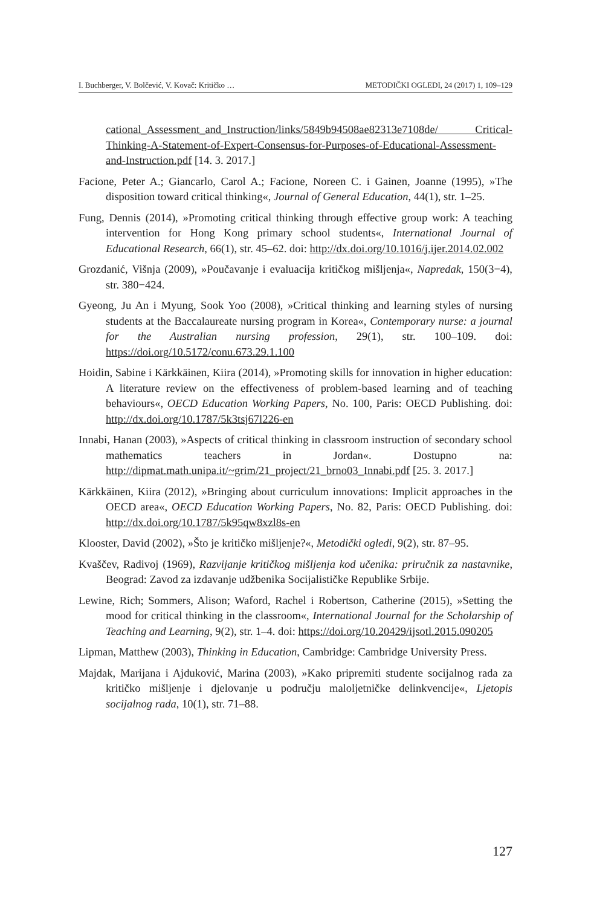I. Buchberger, V. Bolčević, V. Kovač: Kritičko … METODIČKI OGLEDI, 24 (2017) 1, 109–129
cational_Assessment_and_Instruction/links/5849b94508ae82313e7108de/ Critical-Thinking-A-Statement-of-Expert-Consensus-for-Purposes-of-Educational-Assessment-and-Instruction.pdf [14. 3. 2017.]
Facione, Peter A.; Giancarlo, Carol A.; Facione, Noreen C. i Gainen, Joanne (1995), »The disposition toward critical thinking«, Journal of General Education, 44(1), str. 1–25.
Fung, Dennis (2014), »Promoting critical thinking through effective group work: A teaching intervention for Hong Kong primary school students«, International Journal of Educational Research, 66(1), str. 45–62. doi: http://dx.doi.org/10.1016/j.ijer.2014.02.002
Grozdanić, Višnja (2009), »Poučavanje i evaluacija kritičkog mišljenja«, Napredak, 150(3−4), str. 380−424.
Gyeong, Ju An i Myung, Sook Yoo (2008), »Critical thinking and learning styles of nursing students at the Baccalaureate nursing program in Korea«, Contemporary nurse: a journal for the Australian nursing profession, 29(1), str. 100–109. doi: https://doi.org/10.5172/conu.673.29.1.100
Hoidin, Sabine i Kärkkäinen, Kiira (2014), »Promoting skills for innovation in higher education: A literature review on the effectiveness of problem-based learning and of teaching behaviours«, OECD Education Working Papers, No. 100, Paris: OECD Publishing. doi: http://dx.doi.org/10.1787/5k3tsj67l226-en
Innabi, Hanan (2003), »Aspects of critical thinking in classroom instruction of secondary school mathematics teachers in Jordan«. Dostupno na: http://dipmat.math.unipa.it/~grim/21_project/21_brno03_Innabi.pdf [25. 3. 2017.]
Kärkkäinen, Kiira (2012), »Bringing about curriculum innovations: Implicit approaches in the OECD area«, OECD Education Working Papers, No. 82, Paris: OECD Publishing. doi: http://dx.doi.org/10.1787/5k95qw8xzl8s-en
Klooster, David (2002), »Što je kritičko mišljenje?«, Metodički ogledi, 9(2), str. 87–95.
Kvaščev, Radivoj (1969), Razvijanje kritičkog mišljenja kod učenika: priručnik za nastavnike, Beograd: Zavod za izdavanje udžbenika Socijalističke Republike Srbije.
Lewine, Rich; Sommers, Alison; Waford, Rachel i Robertson, Catherine (2015), »Setting the mood for critical thinking in the classroom«, International Journal for the Scholarship of Teaching and Learning, 9(2), str. 1–4. doi: https://doi.org/10.20429/ijsotl.2015.090205
Lipman, Matthew (2003), Thinking in Education, Cambridge: Cambridge University Press.
Majdak, Marijana i Ajduković, Marina (2003), »Kako pripremiti studente socijalnog rada za kritičko mišljenje i djelovanje u području maloljetničke delinkvencije«, Ljetopis socijalnog rada, 10(1), str. 71–88.
127